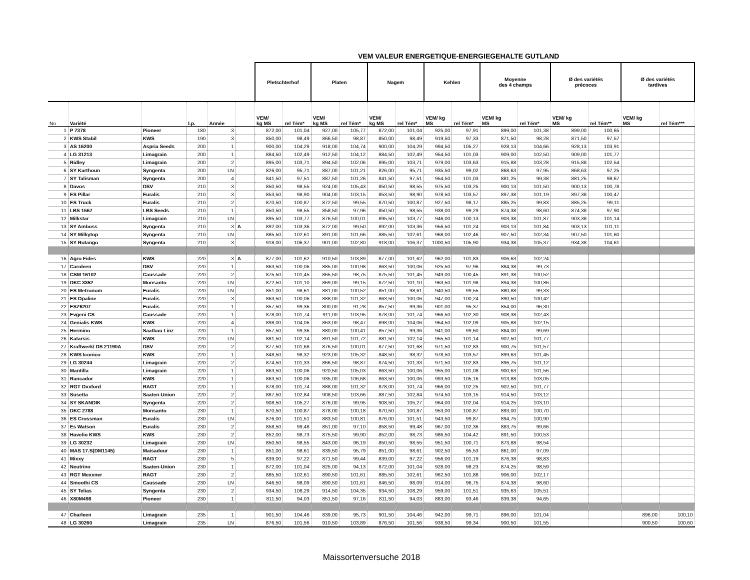VEM VALEUR ENERGETIQUE-ENERGIEGEHALTE GUTLAND
| | | | | | | Pletschterhof | | Platen | | Nagem | | Kehlen | | Moyenne des 4 champs | | Ø des variétés précoces | | Ø des variétés tardives | |
| --- | --- | --- | --- | --- | --- | --- | --- | --- | --- | --- | --- | --- | --- | --- | --- | --- | --- | --- | --- |
| No | Variété | | I.p. | Année | | VEM/ kg MS | rel Tém* | VEM/ kg MS | rel Tém* | VEM/ kg MS | rel Tém* | VEM/ kg MS | rel Tém* | VEM/ kg MS | rel Tém* | VEM/ kg MS | rel Tém** | VEM/ kg MS | rel Tém*** |
| 1 | P 7378 | Pioneer | 180 | 3 | | 872,00 | 101,04 | 927,00 | 105,77 | 872,00 | 101,04 | 925,00 | 97,91 | 899,00 | 101,38 | 899,00 | 100,65 | | |
| 2 | KWS Stabil | KWS | 190 | 3 | | 850,00 | 98,49 | 866,50 | 98,87 | 850,00 | 98,49 | 919,50 | 97,33 | 871,50 | 98,28 | 871,50 | 97,57 | | |
| 3 | AS 16200 | Aspria Seeds | 200 | 1 | | 900,00 | 104,29 | 918,00 | 104,74 | 900,00 | 104,29 | 994,50 | 105,27 | 928,13 | 104,66 | 928,13 | 103,91 | | |
| 4 | LG 31213 | Limagrain | 200 | 1 | | 884,50 | 102,49 | 912,50 | 104,12 | 884,50 | 102,49 | 954,50 | 101,03 | 909,00 | 102,50 | 909,00 | 101,77 | | |
| 5 | Ridley | Limagrain | 200 | 2 | | 895,00 | 103,71 | 894,50 | 102,06 | 895,00 | 103,71 | 979,00 | 103,63 | 915,88 | 103,28 | 915,88 | 102,54 | | |
| 6 | SY Karthoun | Syngenta | 200 | LN | | 826,00 | 95,71 | 887,00 | 101,21 | 826,00 | 95,71 | 935,50 | 99,02 | 868,63 | 97,95 | 868,63 | 97,25 | | |
| 7 | SY Talisman | Syngenta | 200 | 4 | | 841,50 | 97,51 | 887,50 | 101,26 | 841,50 | 97,51 | 954,50 | 101,03 | 881,25 | 99,38 | 881,25 | 98,67 | | |
| 8 | Davos | DSV | 210 | 3 | | 850,50 | 98,55 | 924,00 | 105,43 | 850,50 | 98,55 | 975,50 | 103,25 | 900,13 | 101,50 | 900,13 | 100,78 | | |
| 9 | ES Pillar | Euralis | 210 | 3 | | 853,50 | 98,90 | 904,00 | 103,15 | 853,50 | 98,90 | 978,50 | 103,57 | 897,38 | 101,19 | 897,38 | 100,47 | | |
| 10 | ES Truck | Euralis | 210 | 2 | | 870,50 | 100,87 | 872,50 | 99,55 | 870,50 | 100,87 | 927,50 | 98,17 | 885,25 | 99,83 | 885,25 | 99,11 | | |
| 11 | LBS 1567 | LBS Seeds | 210 | 1 | | 850,50 | 98,55 | 858,50 | 97,96 | 850,50 | 98,55 | 938,00 | 99,29 | 874,38 | 98,60 | 874,38 | 97,90 | | |
| 12 | Milkstar | Limagrain | 210 | LN | | 895,50 | 103,77 | 876,50 | 100,01 | 895,50 | 103,77 | 946,00 | 100,13 | 903,38 | 101,87 | 903,38 | 101,14 | | |
| 13 | SY Amboss | Syngenta | 210 | 3 | A | 892,00 | 103,36 | 872,00 | 99,50 | 892,00 | 103,36 | 956,50 | 101,24 | 903,13 | 101,84 | 903,13 | 101,11 | | |
| 14 | SY Milkytop | Syngenta | 210 | LN | | 885,50 | 102,61 | 891,00 | 101,66 | 885,50 | 102,61 | 968,00 | 102,46 | 907,50 | 102,34 | 907,50 | 101,60 | | |
| 15 | SY Rotango | Syngenta | 210 | 3 | | 918,00 | 106,37 | 901,00 | 102,80 | 918,00 | 106,37 | 1000,50 | 105,90 | 934,38 | 105,37 | 934,38 | 104,61 | | |
| 16 | Agro Fides | KWS | 220 | 3 | A | 877,00 | 101,62 | 910,50 | 103,89 | 877,00 | 101,62 | 962,00 | 101,83 | 906,63 | 102,24 | | | | |
| 17 | Caroleen | DSV | 220 | 1 | | 863,50 | 100,06 | 885,00 | 100,98 | 863,50 | 100,06 | 925,50 | 97,96 | 884,38 | 99,73 | | | | |
| 18 | CSM 16102 | Caussade | 220 | 2 | | 875,50 | 101,45 | 865,50 | 98,75 | 875,50 | 101,45 | 949,00 | 100,45 | 891,38 | 100,52 | | | | |
| 19 | DKC 3352 | Monsanto | 220 | LN | | 872,50 | 101,10 | 869,00 | 99,15 | 872,50 | 101,10 | 963,50 | 101,98 | 894,38 | 100,86 | | | | |
| 20 | ES Metronom | Euralis | 220 | LN | | 851,00 | 98,61 | 881,00 | 100,52 | 851,00 | 98,61 | 940,50 | 99,55 | 880,88 | 99,33 | | | | |
| 21 | ES Opaline | Euralis | 220 | 3 | | 863,50 | 100,06 | 888,00 | 101,32 | 863,50 | 100,06 | 947,00 | 100,24 | 890,50 | 100,42 | | | | |
| 22 | ESZ6207 | Euralis | 220 | 1 | | 857,50 | 99,36 | 800,00 | 91,28 | 857,50 | 99,36 | 901,00 | 95,37 | 854,00 | 96,30 | | | | |
| 23 | Evgeni CS | Caussade | 220 | 1 | | 878,00 | 101,74 | 911,00 | 103,95 | 878,00 | 101,74 | 966,50 | 102,30 | 908,38 | 102,43 | | | | |
| 24 | Genialis KWS | KWS | 220 | 4 | | 898,00 | 104,06 | 863,00 | 98,47 | 898,00 | 104,06 | 964,50 | 102,09 | 905,88 | 102,15 | | | | |
| 25 | Hermino | Saatbau Linz | 220 | 1 | | 857,50 | 99,36 | 880,00 | 100,41 | 857,50 | 99,36 | 941,00 | 99,60 | 884,00 | 99,69 | | | | |
| 26 | Katarsis | KWS | 220 | LN | | 881,50 | 102,14 | 891,50 | 101,72 | 881,50 | 102,14 | 955,50 | 101,14 | 902,50 | 101,77 | | | | |
| 27 | Kraftwerk/ DS 21190A | DSV | 220 | 2 | | 877,50 | 101,68 | 876,50 | 100,01 | 877,50 | 101,68 | 971,50 | 102,83 | 900,75 | 101,57 | | | | |
| 28 | KWS Iconico | KWS | 220 | 1 | | 848,50 | 98,32 | 923,00 | 105,32 | 848,50 | 98,32 | 978,50 | 103,57 | 899,63 | 101,45 | | | | |
| 29 | LG 30244 | Limagrain | 220 | 2 | | 874,50 | 101,33 | 866,50 | 98,87 | 874,50 | 101,33 | 971,50 | 102,83 | 896,75 | 101,12 | | | | |
| 30 | Mantilla | Limagrain | 220 | 1 | | 863,50 | 100,06 | 920,50 | 105,03 | 863,50 | 100,06 | 955,00 | 101,08 | 900,63 | 101,56 | | | | |
| 31 | Rancador | KWS | 220 | 1 | | 863,50 | 100,06 | 935,00 | 106,68 | 863,50 | 100,06 | 993,50 | 105,16 | 913,88 | 103,05 | | | | |
| 32 | RGT Oxxford | RAGT | 220 | 1 | | 878,00 | 101,74 | 888,00 | 101,32 | 878,00 | 101,74 | 966,00 | 102,25 | 902,50 | 101,77 | | | | |
| 33 | Susetta | Saaten-Union | 220 | 2 | | 887,50 | 102,84 | 908,50 | 103,66 | 887,50 | 102,84 | 974,50 | 103,15 | 914,50 | 103,12 | | | | |
| 34 | SY SKANDIK | Syngenta | 220 | 2 | | 908,50 | 105,27 | 876,00 | 99,95 | 908,50 | 105,27 | 964,00 | 102,04 | 914,25 | 103,10 | | | | |
| 35 | DKC 2788 | Monsanto | 230 | 1 | | 870,50 | 100,87 | 878,00 | 100,18 | 870,50 | 100,87 | 953,00 | 100,87 | 893,00 | 100,70 | | | | |
| 36 | ES Crossman | Euralis | 230 | LN | | 876,00 | 101,51 | 883,50 | 100,81 | 876,00 | 101,51 | 943,50 | 99,87 | 894,75 | 100,90 | | | | |
| 37 | Es Watson | Euralis | 230 | 2 | | 858,50 | 99,48 | 851,00 | 97,10 | 858,50 | 99,48 | 967,00 | 102,36 | 883,75 | 99,66 | | | | |
| 38 | Havelio KWS | KWS | 230 | 2 | | 852,00 | 98,73 | 875,50 | 99,90 | 852,00 | 98,73 | 986,50 | 104,42 | 891,50 | 100,53 | | | | |
| 39 | LG 30232 | Limagrain | 230 | LN | | 850,50 | 98,55 | 843,00 | 96,19 | 850,50 | 98,55 | 951,50 | 100,71 | 873,88 | 98,54 | | | | |
| 40 | MAS 17.S(DM1145) | Maisadour | 230 | 1 | | 851,00 | 98,61 | 839,50 | 95,79 | 851,00 | 98,61 | 902,50 | 95,53 | 861,00 | 97,09 | | | | |
| 41 | Mixxy | RAGT | 230 | 5 | | 839,00 | 97,22 | 871,50 | 99,44 | 839,00 | 97,22 | 956,00 | 101,19 | 876,38 | 98,83 | | | | |
| 42 | Neutrino | Saaten-Union | 230 | 1 | | 872,00 | 101,04 | 825,00 | 94,13 | 872,00 | 101,04 | 928,00 | 98,23 | 874,25 | 98,59 | | | | |
| 43 | RGT Mexxner | RAGT | 230 | 2 | | 885,50 | 102,61 | 890,50 | 101,61 | 885,50 | 102,61 | 962,50 | 101,88 | 906,00 | 102,17 | | | | |
| 44 | Smoothi CS | Caussade | 230 | LN | | 846,50 | 98,09 | 890,50 | 101,61 | 846,50 | 98,09 | 914,00 | 96,75 | 874,38 | 98,60 | | | | |
| 45 | SY Telias | Syngenta | 230 | 2 | | 934,50 | 108,29 | 914,50 | 104,35 | 934,50 | 108,29 | 959,00 | 101,51 | 935,63 | 105,51 | | | | |
| 46 | X80M498 | Pioneer | 230 | 1 | | 811,50 | 94,03 | 851,50 | 97,16 | 811,50 | 94,03 | 883,00 | 93,46 | 839,38 | 94,65 | | | | |
| 47 | Charleen | Limagrain | 235 | 1 | | 901,50 | 104,46 | 839,00 | 95,73 | 901,50 | 104,46 | 942,00 | 99,71 | 896,00 | 101,04 | | | 896,00 | 100,10 |
| 48 | LG 30260 | Limagrain | 235 | LN | | 876,50 | 101,56 | 910,50 | 103,89 | 876,50 | 101,56 | 938,50 | 99,34 | 900,50 | 101,55 | | | 900,50 | 100,60 |
Maissortenversuche 2018